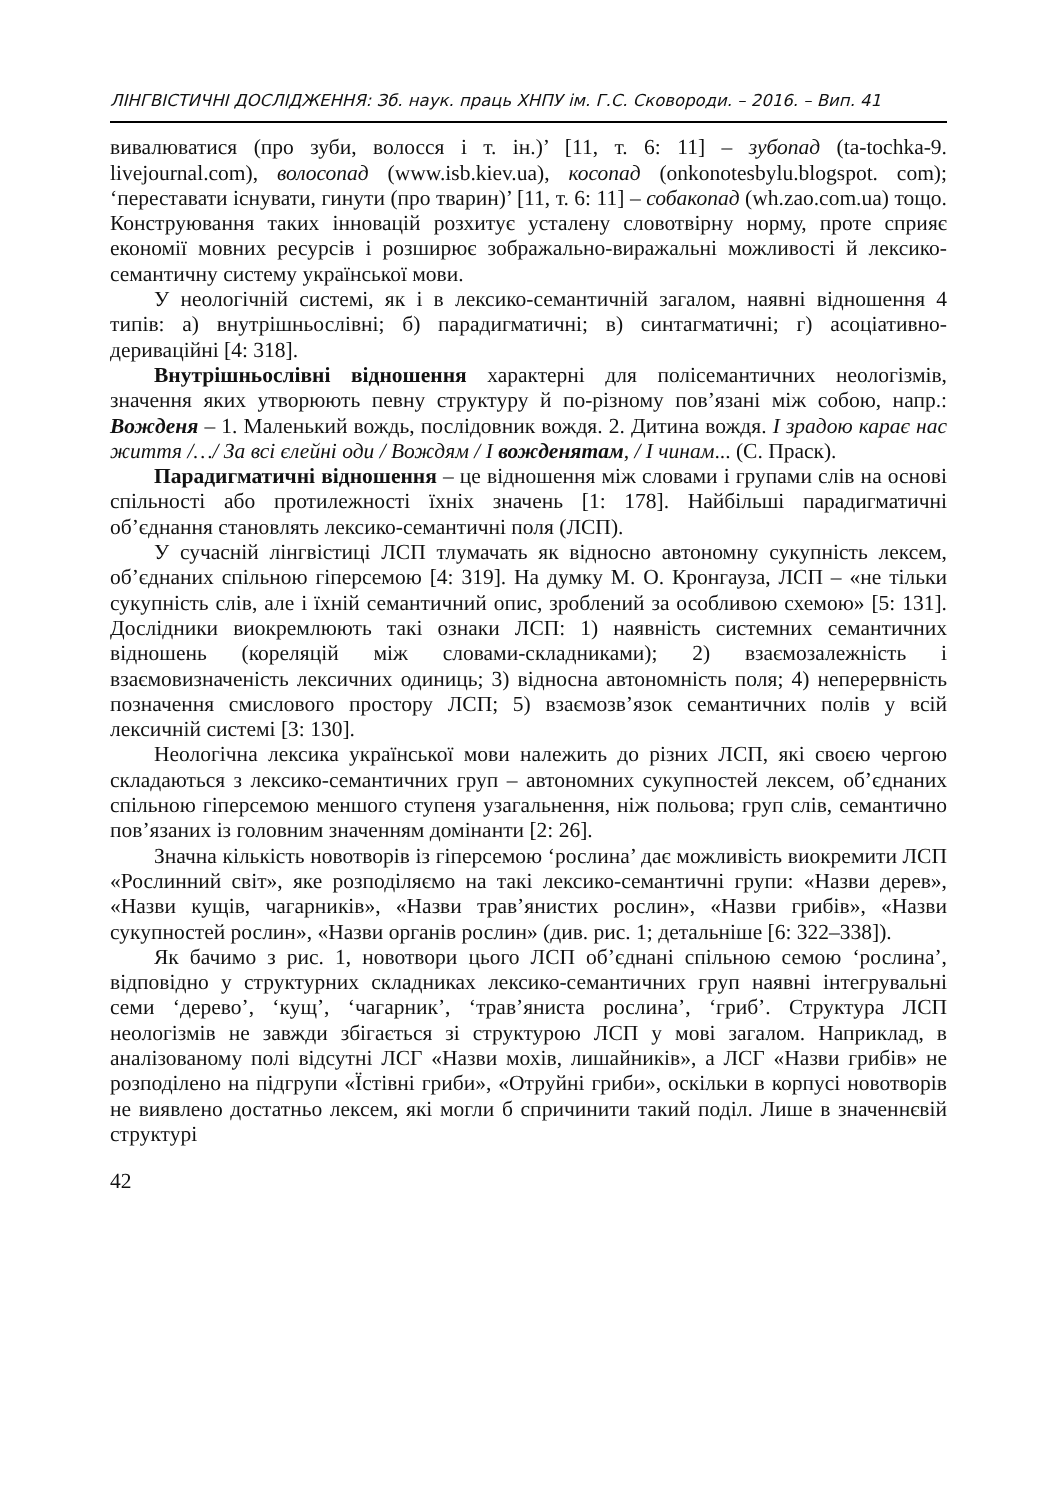ЛІНГВІСТИЧНІ ДОСЛІДЖЕННЯ: Зб. наук. праць ХНПУ ім. Г.С. Сковороди. – 2016. – Вип. 41
вивалюватися (про зуби, волосся і т. ін.)’ [11, т. 6: 11] – зубопад (ta-tochka-9. livejournal.com), волосопад (www.isb.kiev.ua), косопад (onkonotesbylu.blogspot. com); ‘переставати існувати, гинути (про тварин)’ [11, т. 6: 11] – собакопад (wh.zao.com.ua) тощо. Конструювання таких інновацій розхитує усталену словотвірну норму, проте сприяє економії мовних ресурсів і розширює зображально-виражальні можливості й лексико-семантичну систему української мови.
У неологічній системі, як і в лексико-семантичній загалом, наявні відношення 4 типів: а) внутрішньослівні; б) парадигматичні; в) синтагматичні; г) асоціативно-дериваційні [4: 318].
Внутрішньослівні відношення характерні для полісемантичних неологізмів, значення яких утворюють певну структуру й по-різному пов’язані між собою, напр.: Вожденя – 1. Маленький вождь, послідовник вождя. 2. Дитина вождя. І зрадою карає нас життя /…/ За всі єлейні оди / Вождям / І вожденятам, / І чинам... (С. Праск).
Парадигматичні відношення – це відношення між словами і групами слів на основі спільності або протилежності їхніх значень [1: 178]. Найбільші парадигматичні об’єднання становлять лексико-семантичні поля (ЛСП).
У сучасній лінгвістиці ЛСП тлумачать як відносно автономну сукупність лексем, об’єднаних спільною гіперсемою [4: 319]. На думку М. О. Кронгауза, ЛСП – «не тільки сукупність слів, але і їхній семантичний опис, зроблений за особливою схемою» [5: 131]. Дослідники виокремлюють такі ознаки ЛСП: 1) наявність системних семантичних відношень (кореляцій між словами-складниками); 2) взаємозалежність і взаємовизначеність лексичних одиниць; 3) відносна автономність поля; 4) неперервність позначення смислового простору ЛСП; 5) взаємозв’язок семантичних полів у всій лексичній системі [3: 130].
Неологічна лексика української мови належить до різних ЛСП, які своєю чергою складаються з лексико-семантичних груп – автономних сукупностей лексем, об’єднаних спільною гіперсемою меншого ступеня узагальнення, ніж польова; груп слів, семантично пов’язаних із головним значенням домінанти [2: 26].
Значна кількість новотворів із гіперсемою ‘рослина’ дає можливість виокремити ЛСП «Рослинний світ», яке розподіляємо на такі лексико-семантичні групи: «Назви дерев», «Назви кущів, чагарників», «Назви трав’янистих рослин», «Назви грибів», «Назви сукупностей рослин», «Назви органів рослин» (див. рис. 1; детальніше [6: 322–338]).
Як бачимо з рис. 1, новотвори цього ЛСП об’єднані спільною семою ‘рослина’, відповідно у структурних складниках лексико-семантичних груп наявні інтегрувальні семи ‘дерево’, ‘кущ’, ‘чагарник’, ‘трав’яниста рослина’, ‘гриб’. Структура ЛСП неологізмів не завжди збігається зі структурою ЛСП у мові загалом. Наприклад, в аналізованому полі відсутні ЛСГ «Назви мохів, лишайників», а ЛСГ «Назви грибів» не розподілено на підгрупи «Їстівні гриби», «Отруйні гриби», оскільки в корпусі новотворів не виявлено достатньо лексем, які могли б спричинити такий поділ. Лише в значеннєвій структурі
42